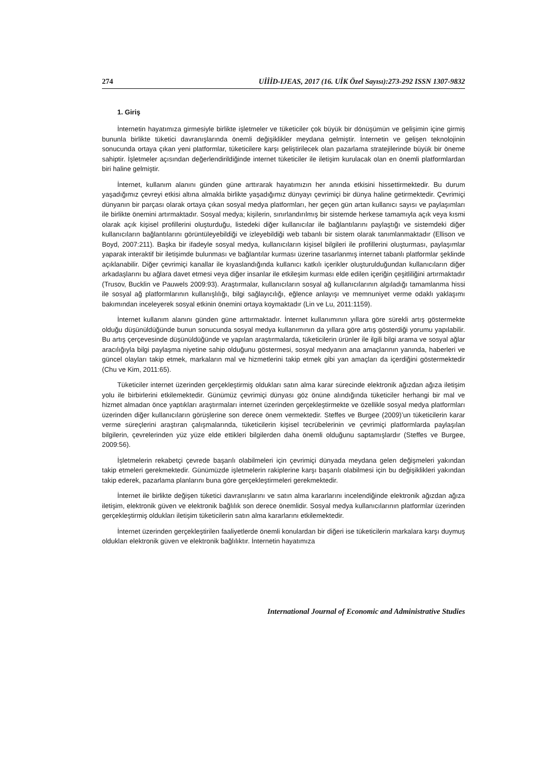274 UİİİD-IJEAS, 2017 (16. UİK Özel Sayısı):273-292 ISSN 1307-9832
1. Giriş
İnternetin hayatımıza girmesiyle birlikte işletmeler ve tüketiciler çok büyük bir dönüşümün ve gelişimin içine girmiş bununla birlikte tüketici davranışlarında önemli değişiklikler meydana gelmiştir. İnternetin ve gelişen teknolojinin sonucunda ortaya çıkan yeni platformlar, tüketicilere karşı geliştirilecek olan pazarlama stratejilerinde büyük bir öneme sahiptir. İşletmeler açısından değerlendirildiğinde internet tüketiciler ile iletişim kurulacak olan en önemli platformlardan biri haline gelmiştir.
İnternet, kullanım alanını günden güne arttırarak hayatımızın her anında etkisini hissettirmektedir. Bu durum yaşadığımız çevreyi etkisi altına almakla birlikte yaşadığımız dünyayı çevrimiçi bir dünya haline getirmektedir. Çevrimiçi dünyanın bir parçası olarak ortaya çıkan sosyal medya platformları, her geçen gün artan kullanıcı sayısı ve paylaşımları ile birlikte önemini artırmaktadır. Sosyal medya; kişilerin, sınırlandırılmış bir sistemde herkese tamamıyla açık veya kısmi olarak açık kişisel profillerini oluşturduğu, listedeki diğer kullanıcılar ile bağlantılarını paylaştığı ve sistemdeki diğer kullanıcıların bağlantılarını görüntüleyebildiği ve izleyebildiği web tabanlı bir sistem olarak tanımlanmaktadır (Ellison ve Boyd, 2007:211). Başka bir ifadeyle sosyal medya, kullanıcıların kişisel bilgileri ile profillerini oluşturması, paylaşımlar yaparak interaktif bir iletişimde bulunması ve bağlantılar kurması üzerine tasarlanmış internet tabanlı platformlar şeklinde açıklanabilir. Diğer çevrimiçi kanallar ile kıyaslandığında kullanıcı katkılı içerikler oluşturulduğundan kullanıcıların diğer arkadaşlarını bu ağlara davet etmesi veya diğer insanlar ile etkileşim kurması elde edilen içeriğin çeşitliliğini artırmaktadır (Trusov, Bucklin ve Pauwels 2009:93). Araştırmalar, kullanıcıların sosyal ağ kullanıcılarının algıladığı tamamlanma hissi ile sosyal ağ platformlarının kullanışlılığı, bilgi sağlayıcılığı, eğlence anlayışı ve memnuniyet verme odaklı yaklaşımı bakımından inceleyerek sosyal etkinin önemini ortaya koymaktadır (Lin ve Lu, 2011:1159).
İnternet kullanım alanını günden güne arttırmaktadır. İnternet kullanımının yıllara göre sürekli artış göstermekte olduğu düşünüldüğünde bunun sonucunda sosyal medya kullanımının da yıllara göre artış gösterdiği yorumu yapılabilir. Bu artış çerçevesinde düşünüldüğünde ve yapılan araştırmalarda, tüketicilerin ürünler ile ilgili bilgi arama ve sosyal ağlar aracılığıyla bilgi paylaşma niyetine sahip olduğunu göstermesi, sosyal medyanın ana amaçlarının yanında, haberleri ve güncel olayları takip etmek, markaların mal ve hizmetlerini takip etmek gibi yan amaçları da içerdiğini göstermektedir (Chu ve Kim, 2011:65).
Tüketiciler internet üzerinden gerçekleştirmiş oldukları satın alma karar sürecinde elektronik ağızdan ağıza iletişim yolu ile birbirlerini etkilemektedir. Günümüz çevrimiçi dünyası göz önüne alındığında tüketiciler herhangi bir mal ve hizmet almadan önce yaptıkları araştırmaları internet üzerinden gerçekleştirmekte ve özellikle sosyal medya platformları üzerinden diğer kullanıcıların görüşlerine son derece önem vermektedir. Steffes ve Burgee (2009)’un tüketicilerin karar verme süreçlerini araştıran çalışmalarında, tüketicilerin kişisel tecrübelerinin ve çevrimiçi platformlarda paylaşılan bilgilerin, çevrelerinden yüz yüze elde ettikleri bilgilerden daha önemli olduğunu saptamışlardır (Steffes ve Burgee, 2009:56).
İşletmelerin rekabetçi çevrede başarılı olabilmeleri için çevrimiçi dünyada meydana gelen değişmeleri yakından takip etmeleri gerekmektedir. Günümüzde işletmelerin rakiplerine karşı başarılı olabilmesi için bu değişiklikleri yakından takip ederek, pazarlama planlarını buna göre gerçekleştirmeleri gerekmektedir.
İnternet ile birlikte değişen tüketici davranışlarını ve satın alma kararlarını incelendiğinde elektronik ağızdan ağıza iletişim, elektronik güven ve elektronik bağlılık son derece önemlidir. Sosyal medya kullanıcılarının platformlar üzerinden gerçekleştirmiş oldukları iletişim tüketicilerin satın alma kararlarını etkilemektedir.
İnternet üzerinden gerçekleştirilen faaliyetlerde önemli konulardan bir diğeri ise tüketicilerin markalara karşı duymuş oldukları elektronik güven ve elektronik bağlılıktır. İnternetin hayatımıza
International Journal of Economic and Administrative Studies